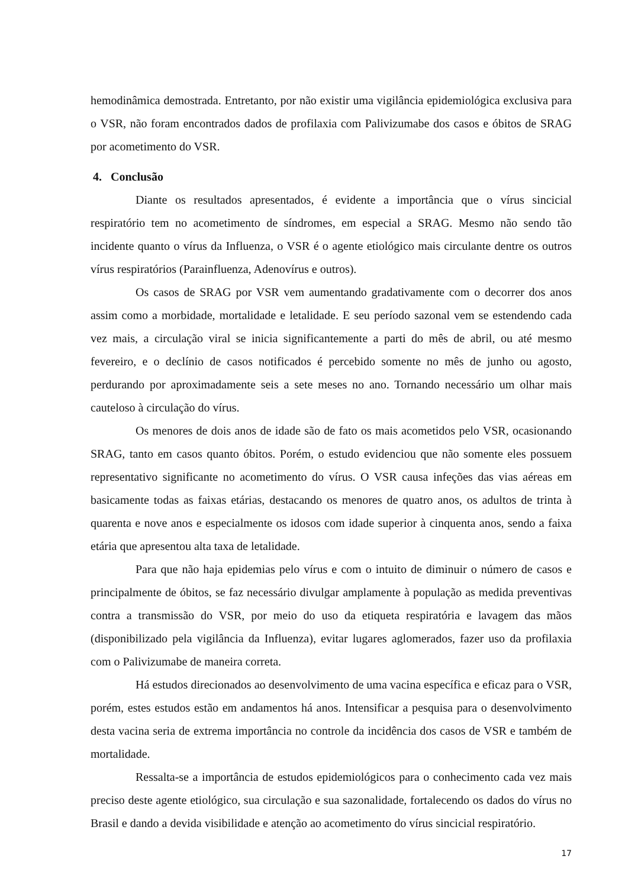hemodinâmica demostrada. Entretanto, por não existir uma vigilância epidemiológica exclusiva para o VSR, não foram encontrados dados de profilaxia com Palivizumabe dos casos e óbitos de SRAG por acometimento do VSR.
4. Conclusão
Diante os resultados apresentados, é evidente a importância que o vírus sincicial respiratório tem no acometimento de síndromes, em especial a SRAG. Mesmo não sendo tão incidente quanto o vírus da Influenza, o VSR é o agente etiológico mais circulante dentre os outros vírus respiratórios (Parainfluenza, Adenovírus e outros).
Os casos de SRAG por VSR vem aumentando gradativamente com o decorrer dos anos assim como a morbidade, mortalidade e letalidade. E seu período sazonal vem se estendendo cada vez mais, a circulação viral se inicia significantemente a parti do mês de abril, ou até mesmo fevereiro, e o declínio de casos notificados é percebido somente no mês de junho ou agosto, perdurando por aproximadamente seis a sete meses no ano. Tornando necessário um olhar mais cauteloso à circulação do vírus.
Os menores de dois anos de idade são de fato os mais acometidos pelo VSR, ocasionando SRAG, tanto em casos quanto óbitos. Porém, o estudo evidenciou que não somente eles possuem representativo significante no acometimento do vírus. O VSR causa infeções das vias aéreas em basicamente todas as faixas etárias, destacando os menores de quatro anos, os adultos de trinta à quarenta e nove anos e especialmente os idosos com idade superior à cinquenta anos, sendo a faixa etária que apresentou alta taxa de letalidade.
Para que não haja epidemias pelo vírus e com o intuito de diminuir o número de casos e principalmente de óbitos, se faz necessário divulgar amplamente à população as medida preventivas contra a transmissão do VSR, por meio do uso da etiqueta respiratória e lavagem das mãos (disponibilizado pela vigilância da Influenza), evitar lugares aglomerados, fazer uso da profilaxia com o Palivizumabe de maneira correta.
Há estudos direcionados ao desenvolvimento de uma vacina específica e eficaz para o VSR, porém, estes estudos estão em andamentos há anos. Intensificar a pesquisa para o desenvolvimento desta vacina seria de extrema importância no controle da incidência dos casos de VSR e também de mortalidade.
Ressalta-se a importância de estudos epidemiológicos para o conhecimento cada vez mais preciso deste agente etiológico, sua circulação e sua sazonalidade, fortalecendo os dados do vírus no Brasil e dando a devida visibilidade e atenção ao acometimento do vírus sincicial respiratório.
17